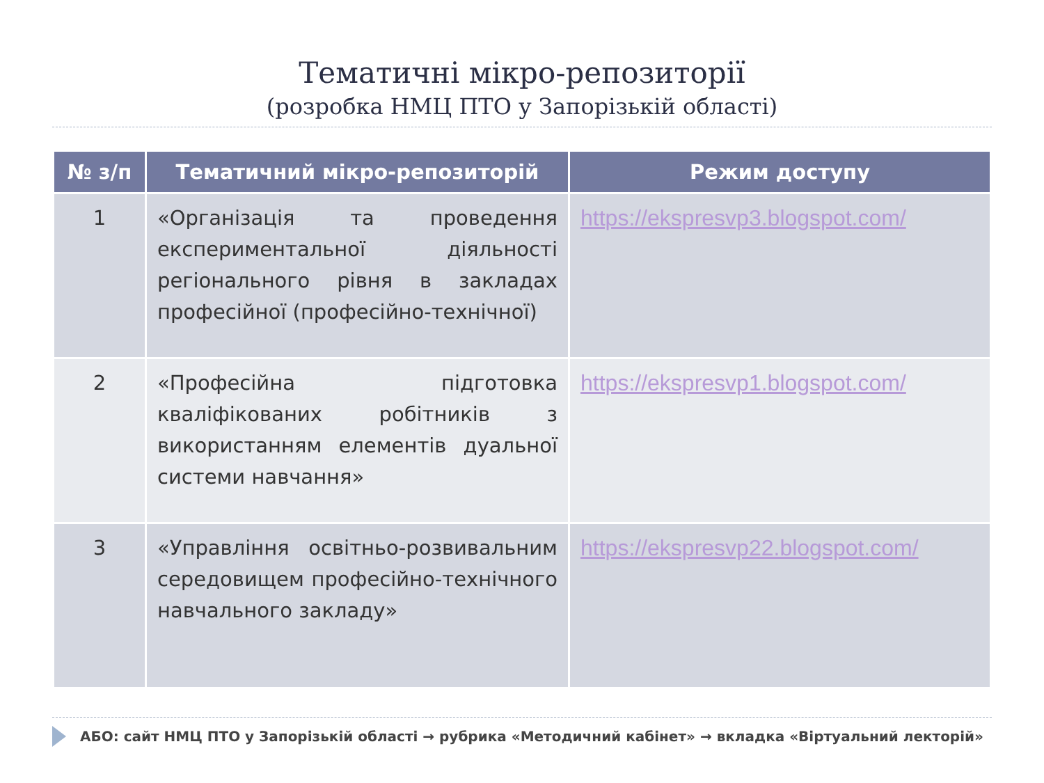Тематичні мікро-репозиторії
(розробка НМЦ ПТО у Запорізькій області)
| № з/п | Тематичний мікро-репозиторій | Режим доступу |
| --- | --- | --- |
| 1 | «Організація та проведення експериментальної діяльності регіонального рівня в закладах професійної (професійно-технічної) | https://ekspresvp3.blogspot.com/ |
| 2 | «Професійна підготовка кваліфікованих робітників з використанням елементів дуальної системи навчання» | https://ekspresvp1.blogspot.com/ |
| 3 | «Управління освітньо-розвивальним середовищем професійно-технічного навчального закладу» | https://ekspresvp22.blogspot.com/ |
АБО: сайт НМЦ ПТО у Запорізькій області → рубрика «Методичний кабінет» → вкладка «Віртуальний лекторій»